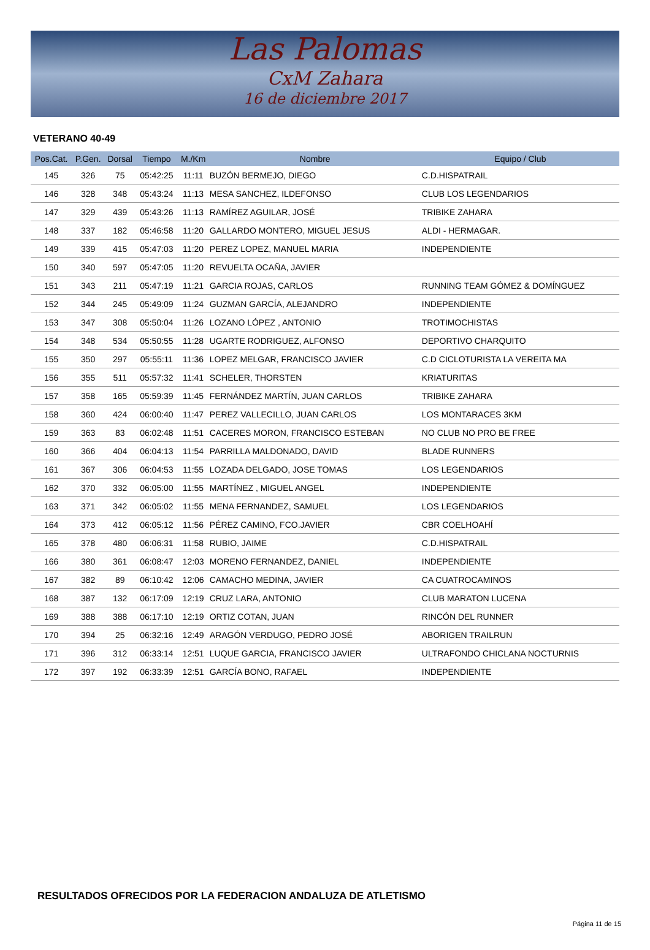Las Palomas
CxM Zahara
16 de diciembre 2017
VETERANO 40-49
| Pos.Cat. | P.Gen. | Dorsal | Tiempo | M./Km | Nombre | Equipo / Club |
| --- | --- | --- | --- | --- | --- | --- |
| 145 | 326 | 75 | 05:42:25 | 11:11 | BUZÓN BERMEJO, DIEGO | C.D.HISPATRAIL |
| 146 | 328 | 348 | 05:43:24 | 11:13 | MESA SANCHEZ, ILDEFONSO | CLUB LOS LEGENDARIOS |
| 147 | 329 | 439 | 05:43:26 | 11:13 | RAMÍREZ AGUILAR, JOSÉ | TRIBIKE ZAHARA |
| 148 | 337 | 182 | 05:46:58 | 11:20 | GALLARDO MONTERO, MIGUEL JESUS | ALDI - HERMAGAR. |
| 149 | 339 | 415 | 05:47:03 | 11:20 | PEREZ LOPEZ, MANUEL MARIA | INDEPENDIENTE |
| 150 | 340 | 597 | 05:47:05 | 11:20 | REVUELTA OCAÑA, JAVIER | |
| 151 | 343 | 211 | 05:47:19 | 11:21 | GARCIA ROJAS, CARLOS | RUNNING TEAM GÓMEZ & DOMÍNGUEZ |
| 152 | 344 | 245 | 05:49:09 | 11:24 | GUZMAN GARCÍA, ALEJANDRO | INDEPENDIENTE |
| 153 | 347 | 308 | 05:50:04 | 11:26 | LOZANO LÓPEZ , ANTONIO | TROTIMOCHISTAS |
| 154 | 348 | 534 | 05:50:55 | 11:28 | UGARTE RODRIGUEZ, ALFONSO | DEPORTIVO CHARQUITO |
| 155 | 350 | 297 | 05:55:11 | 11:36 | LOPEZ MELGAR, FRANCISCO JAVIER | C.D CICLOTURISTA LA VEREITA MA |
| 156 | 355 | 511 | 05:57:32 | 11:41 | SCHELER, THORSTEN | KRIATURITAS |
| 157 | 358 | 165 | 05:59:39 | 11:45 | FERNÁNDEZ MARTÍN, JUAN CARLOS | TRIBIKE ZAHARA |
| 158 | 360 | 424 | 06:00:40 | 11:47 | PEREZ VALLECILLO, JUAN CARLOS | LOS MONTARACES 3KM |
| 159 | 363 | 83 | 06:02:48 | 11:51 | CACERES MORON, FRANCISCO ESTEBAN | NO CLUB NO PRO BE FREE |
| 160 | 366 | 404 | 06:04:13 | 11:54 | PARRILLA MALDONADO, DAVID | BLADE RUNNERS |
| 161 | 367 | 306 | 06:04:53 | 11:55 | LOZADA DELGADO, JOSE TOMAS | LOS LEGENDARIOS |
| 162 | 370 | 332 | 06:05:00 | 11:55 | MARTÍNEZ , MIGUEL ANGEL | INDEPENDIENTE |
| 163 | 371 | 342 | 06:05:02 | 11:55 | MENA FERNANDEZ, SAMUEL | LOS LEGENDARIOS |
| 164 | 373 | 412 | 06:05:12 | 11:56 | PÉREZ CAMINO, FCO.JAVIER | CBR COELHOAHÍ |
| 165 | 378 | 480 | 06:06:31 | 11:58 | RUBIO, JAIME | C.D.HISPATRAIL |
| 166 | 380 | 361 | 06:08:47 | 12:03 | MORENO FERNANDEZ, DANIEL | INDEPENDIENTE |
| 167 | 382 | 89 | 06:10:42 | 12:06 | CAMACHO MEDINA, JAVIER | CA CUATROCAMINOS |
| 168 | 387 | 132 | 06:17:09 | 12:19 | CRUZ LARA, ANTONIO | CLUB MARATON LUCENA |
| 169 | 388 | 388 | 06:17:10 | 12:19 | ORTIZ COTAN, JUAN | RINCÓN DEL RUNNER |
| 170 | 394 | 25 | 06:32:16 | 12:49 | ARAGÓN VERDUGO, PEDRO JOSÉ | ABORIGEN TRAILRUN |
| 171 | 396 | 312 | 06:33:14 | 12:51 | LUQUE GARCIA, FRANCISCO JAVIER | ULTRAFONDO CHICLANA NOCTURNIS |
| 172 | 397 | 192 | 06:33:39 | 12:51 | GARCÍA BONO, RAFAEL | INDEPENDIENTE |
RESULTADOS OFRECIDOS POR LA FEDERACION ANDALUZA DE ATLETISMO
Página 11 de 15